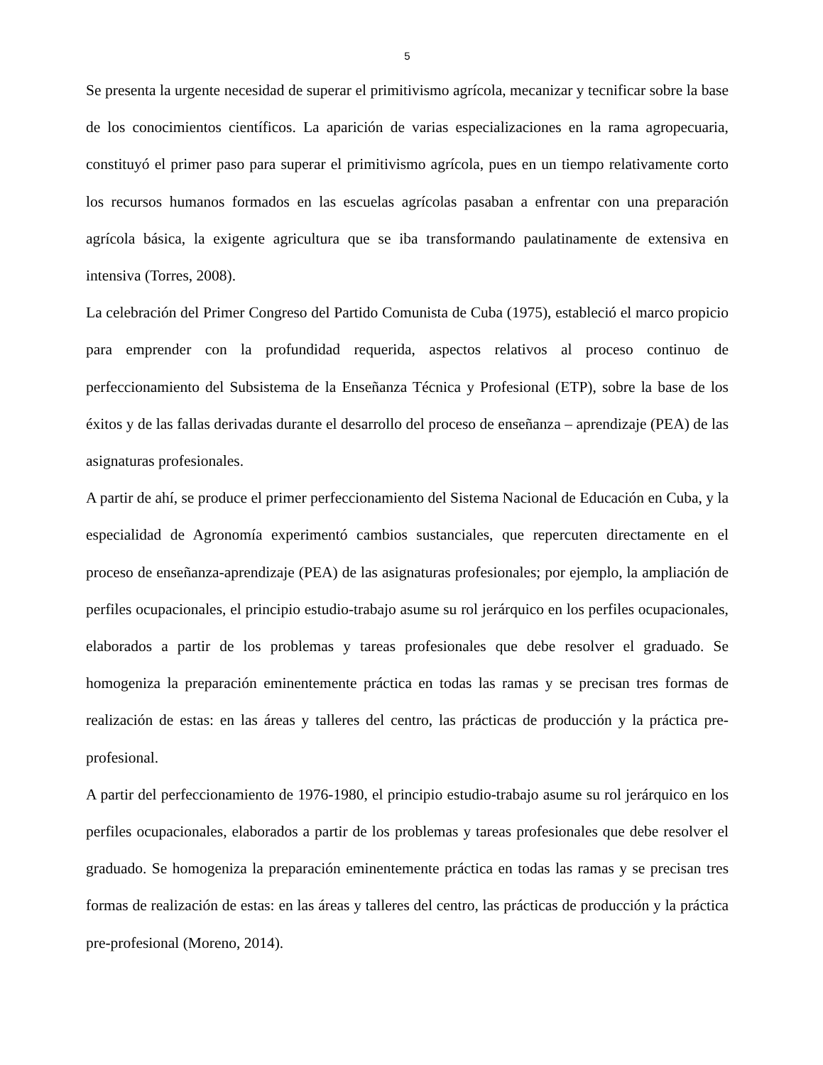5
Se presenta la urgente necesidad de superar el primitivismo agrícola, mecanizar y tecnificar sobre la base de los conocimientos científicos. La aparición de varias especializaciones en la rama agropecuaria, constituyó el primer paso para superar el primitivismo agrícola, pues en un tiempo relativamente corto los recursos humanos formados en las escuelas agrícolas pasaban a enfrentar con una preparación agrícola básica, la exigente agricultura que se iba transformando paulatinamente de extensiva en intensiva (Torres, 2008).
La celebración del Primer Congreso del Partido Comunista de Cuba (1975), estableció el marco propicio para emprender con la profundidad requerida, aspectos relativos al proceso continuo de perfeccionamiento del Subsistema de la Enseñanza Técnica y Profesional (ETP), sobre la base de los éxitos y de las fallas derivadas durante el desarrollo del proceso de enseñanza – aprendizaje (PEA) de las asignaturas profesionales.
A partir de ahí, se produce el primer perfeccionamiento del Sistema Nacional de Educación en Cuba, y la especialidad de Agronomía experimentó cambios sustanciales, que repercuten directamente en el proceso de enseñanza-aprendizaje (PEA) de las asignaturas profesionales; por ejemplo, la ampliación de perfiles ocupacionales, el principio estudio-trabajo asume su rol jerárquico en los perfiles ocupacionales, elaborados a partir de los problemas y tareas profesionales que debe resolver el graduado. Se homogeniza la preparación eminentemente práctica en todas las ramas y se precisan tres formas de realización de estas: en las áreas y talleres del centro, las prácticas de producción y la práctica pre-profesional.
A partir del perfeccionamiento de 1976-1980, el principio estudio-trabajo asume su rol jerárquico en los perfiles ocupacionales, elaborados a partir de los problemas y tareas profesionales que debe resolver el graduado. Se homogeniza la preparación eminentemente práctica en todas las ramas y se precisan tres formas de realización de estas: en las áreas y talleres del centro, las prácticas de producción y la práctica pre-profesional (Moreno, 2014).